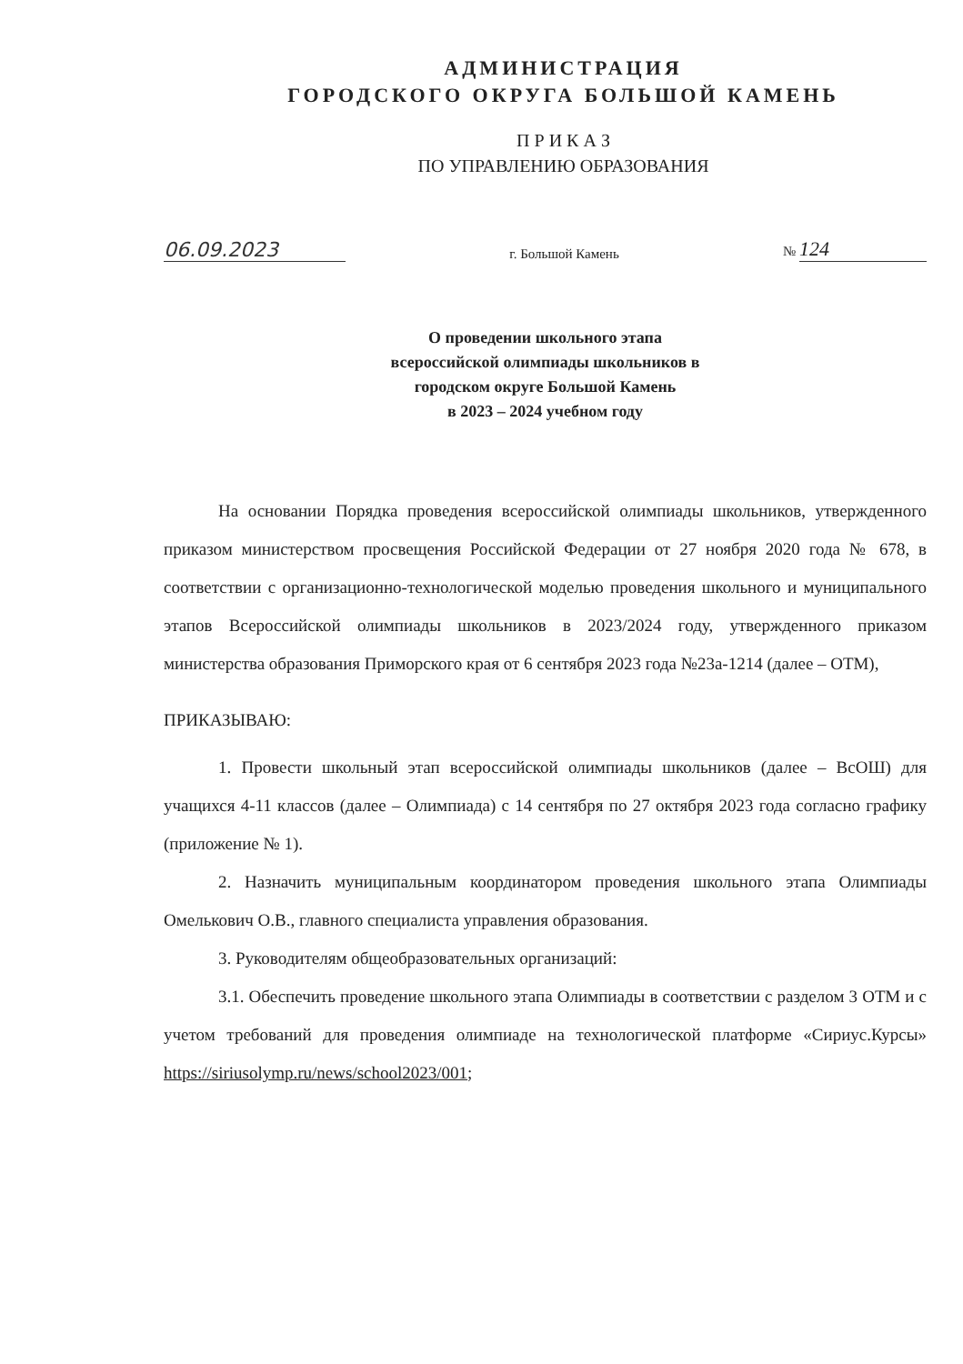АДМИНИСТРАЦИЯ
ГОРОДСКОГО ОКРУГА БОЛЬШОЙ КАМЕНЬ
П Р И К А З
ПО УПРАВЛЕНИЮ ОБРАЗОВАНИЯ
06.09.2023
г. Большой Камень
№ 124
О проведении школьного этапа
всероссийской олимпиады школьников в
городском округе Большой Камень
в 2023 – 2024 учебном году
На основании Порядка проведения всероссийской олимпиады школьников, утвержденного приказом министерством просвещения Российской Федерации от 27 ноября 2020 года № 678, в соответствии с организационно-технологической моделью проведения школьного и муниципального этапов Всероссийской олимпиады школьников в 2023/2024 году, утвержденного приказом министерства образования Приморского края от 6 сентября 2023 года №23а-1214 (далее – ОТМ),
ПРИКАЗЫВАЮ:
1. Провести школьный этап всероссийской олимпиады школьников (далее – ВсОШ) для учащихся 4-11 классов (далее – Олимпиада) с 14 сентября по 27 октября 2023 года согласно графику (приложение № 1).
2. Назначить муниципальным координатором проведения школьного этапа Олимпиады Омелькович О.В., главного специалиста управления образования.
3. Руководителям общеобразовательных организаций:
3.1. Обеспечить проведение школьного этапа Олимпиады в соответствии с разделом 3 ОТМ и с учетом требований для проведения олимпиаде на технологической платформе «Сириус.Курсы» https://siriusolymp.ru/news/school2023/001;